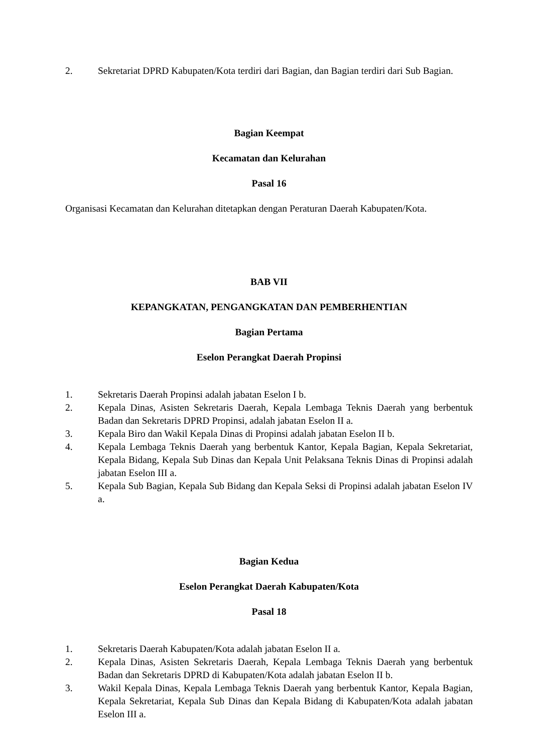2. Sekretariat DPRD Kabupaten/Kota terdiri dari Bagian, dan Bagian terdiri dari Sub Bagian.
Bagian Keempat
Kecamatan dan Kelurahan
Pasal 16
Organisasi Kecamatan dan Kelurahan ditetapkan dengan Peraturan Daerah Kabupaten/Kota.
BAB VII
KEPANGKATAN, PENGANGKATAN DAN PEMBERHENTIAN
Bagian Pertama
Eselon Perangkat Daerah Propinsi
1. Sekretaris Daerah Propinsi adalah jabatan Eselon I b.
2. Kepala Dinas, Asisten Sekretaris Daerah, Kepala Lembaga Teknis Daerah yang berbentuk Badan dan Sekretaris DPRD Propinsi, adalah jabatan Eselon II a.
3. Kepala Biro dan Wakil Kepala Dinas di Propinsi adalah jabatan Eselon II b.
4. Kepala Lembaga Teknis Daerah yang berbentuk Kantor, Kepala Bagian, Kepala Sekretariat, Kepala Bidang, Kepala Sub Dinas dan Kepala Unit Pelaksana Teknis Dinas di Propinsi adalah jabatan Eselon III a.
5. Kepala Sub Bagian, Kepala Sub Bidang dan Kepala Seksi di Propinsi adalah jabatan Eselon IV a.
Bagian Kedua
Eselon Perangkat Daerah Kabupaten/Kota
Pasal 18
1. Sekretaris Daerah Kabupaten/Kota adalah jabatan Eselon II a.
2. Kepala Dinas, Asisten Sekretaris Daerah, Kepala Lembaga Teknis Daerah yang berbentuk Badan dan Sekretaris DPRD di Kabupaten/Kota adalah jabatan Eselon II b.
3. Wakil Kepala Dinas, Kepala Lembaga Teknis Daerah yang berbentuk Kantor, Kepala Bagian, Kepala Sekretariat, Kepala Sub Dinas dan Kepala Bidang di Kabupaten/Kota adalah jabatan Eselon III a.